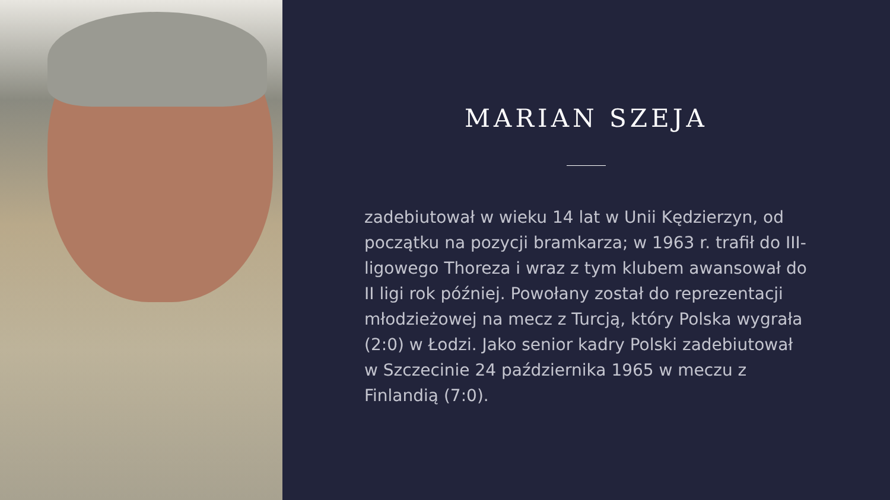MARIAN SZEJA
zadebiutował w wieku 14 lat w Unii Kędzierzyn, od początku na pozycji bramkarza; w 1963 r. trafił do III-ligowego Thoreza i wraz z tym klubem awansował do II ligi rok później. Powołany został do reprezentacji młodzieżowej na mecz z Turcją, który Polska wygrała (2:0) w Łodzi. Jako senior kadry Polski zadebiutował w Szczecinie 24 października 1965 w meczu z Finlandią (7:0).